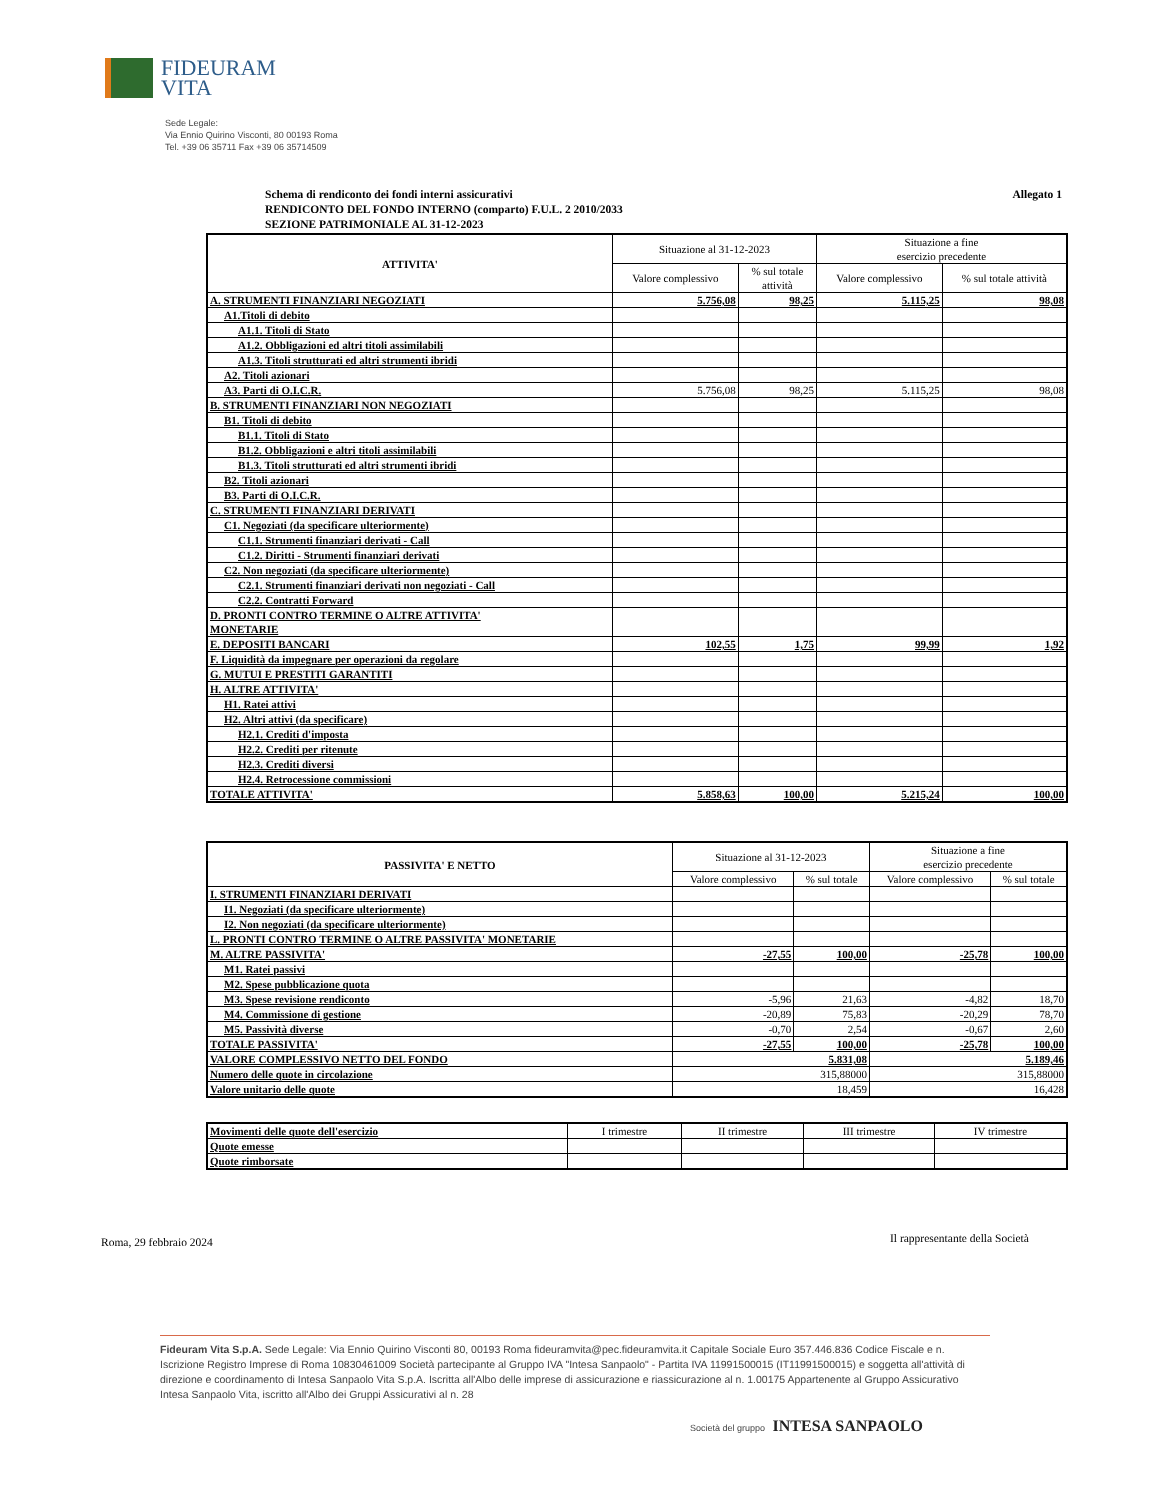FIDEURAM
VITA
Sede Legale:
Via Ennio Quirino Visconti, 80 00193 Roma
Tel. +39 06 35711 Fax +39 06 35714509
Allegato 1 Schema di rendiconto dei fondi interni assicurativi
RENDICONTO DEL FONDO INTERNO (comparto) F.U.L. 2 2010/2033
SEZIONE PATRIMONIALE AL 31-12-2023
| ATTIVITA' | Situazione al 31-12-2023 | | Situazione a fine esercizio precedente | |
| --- | --- | --- | --- | --- |
| | Valore complessivo | % sul totale attività | Valore complessivo | % sul totale attività |
| A. STRUMENTI FINANZIARI NEGOZIATI | 5.756,08 | 98,25 | 5.115,25 | 98,08 |
| A1.Titoli di debito | | | | |
| A1.1. Titoli di Stato | | | | |
| A1.2. Obbligazioni ed altri titoli assimilabili | | | | |
| A1.3. Titoli strutturati ed altri strumenti ibridi | | | | |
| A2. Titoli azionari | | | | |
| A3. Parti di O.I.C.R. | 5.756,08 | 98,25 | 5.115,25 | 98,08 |
| B. STRUMENTI FINANZIARI NON NEGOZIATI | | | | |
| B1. Titoli di debito | | | | |
| B1.1. Titoli di Stato | | | | |
| B1.2. Obbligazioni e altri titoli assimilabili | | | | |
| B1.3. Titoli strutturati ed altri strumenti ibridi | | | | |
| B2. Titoli azionari | | | | |
| B3. Parti di O.I.C.R. | | | | |
| C. STRUMENTI FINANZIARI DERIVATI | | | | |
| C1. Negoziati (da specificare ulteriormente) | | | | |
| C1.1. Strumenti finanziari derivati - Call | | | | |
| C1.2. Diritti - Strumenti finanziari derivati | | | | |
| C2. Non negoziati (da specificare ulteriormente) | | | | |
| C2.1. Strumenti finanziari derivati non negoziati - Call | | | | |
| C2.2. Contratti Forward | | | | |
| D. PRONTI CONTRO TERMINE O ALTRE ATTIVITA' MONETARIE | | | | |
| E. DEPOSITI BANCARI | 102,55 | 1,75 | 99,99 | 1,92 |
| F. Liquidità da impegnare per operazioni da regolare | | | | |
| G. MUTUI E PRESTITI GARANTITI | | | | |
| H. ALTRE ATTIVITA' | | | | |
| H1. Ratei attivi | | | | |
| H2. Altri attivi (da specificare) | | | | |
| H2.1. Crediti d'imposta | | | | |
| H2.2. Crediti per ritenute | | | | |
| H2.3. Crediti diversi | | | | |
| H2.4. Retrocessione commissioni | | | | |
| TOTALE ATTIVITA' | 5.858,63 | 100,00 | 5.215,24 | 100,00 |
| PASSIVITA' E NETTO | Situazione al 31-12-2023 | | Situazione a fine esercizio precedente | |
| --- | --- | --- | --- | --- |
| | Valore complessivo | % sul totale | Valore complessivo | % sul totale |
| I. STRUMENTI FINANZIARI DERIVATI | | | | |
| I1. Negoziati (da specificare ulteriormente) | | | | |
| I2. Non negoziati (da specificare ulteriormente) | | | | |
| L. PRONTI CONTRO TERMINE O ALTRE PASSIVITA' MONETARIE | | | | |
| M. ALTRE PASSIVITA' | -27,55 | 100,00 | -25,78 | 100,00 |
| M1. Ratei passivi | | | | |
| M2. Spese pubblicazione quota | | | | |
| M3. Spese revisione rendiconto | -5,96 | 21,63 | -4,82 | 18,70 |
| M4. Commissione di gestione | -20,89 | 75,83 | -20,29 | 78,70 |
| M5. Passività diverse | -0,70 | 2,54 | -0,67 | 2,60 |
| TOTALE PASSIVITA' | -27,55 | 100,00 | -25,78 | 100,00 |
| VALORE COMPLESSIVO NETTO DEL FONDO | 5.831,08 | | 5.189,46 | |
| Numero delle quote in circolazione | 315,88000 | | 315,88000 | |
| Valore unitario delle quote | 18,459 | | 16,428 | |
| Movimenti delle quote dell'esercizio | I trimestre | II trimestre | III trimestre | IV trimestre |
| Quote emesse | | | | |
| Quote rimborsate | | | | |
Roma, 29 febbraio 2024
Il rappresentante della Società
Fideuram Vita S.p.A. Sede Legale: Via Ennio Quirino Visconti 80, 00193 Roma fideuramvita@pec.fideuramvita.it Capitale Sociale Euro 357.446.836 Codice Fiscale e n. Iscrizione Registro Imprese di Roma 10830461009 Società partecipante al Gruppo IVA "Intesa Sanpaolo" - Partita IVA 11991500015 (IT11991500015) e soggetta all'attività di direzione e coordinamento di Intesa Sanpaolo Vita S.p.A. Iscritta all'Albo delle imprese di assicurazione e riassicurazione al n. 1.00175 Appartenente al Gruppo Assicurativo Intesa Sanpaolo Vita, iscritto all'Albo dei Gruppi Assicurativi al n. 28
Società del gruppo INTESA SANPAOLO